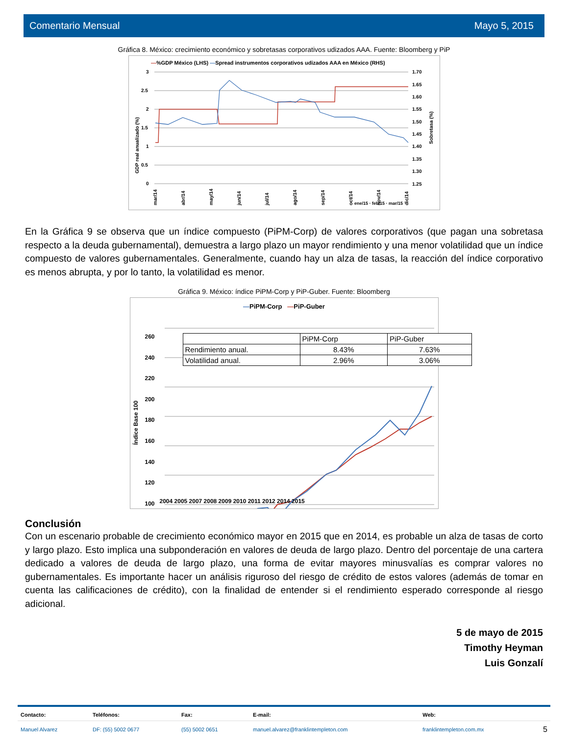Comentario Mensual Mayo 5, 2015
Gráfica 8. México: crecimiento económico y sobretasas corporativos udizados AAA. Fuente: Bloomberg y PiP
—%GDP México (LHS) —Spread instrumentos corporativos udizados AAA en México (RHS)
3
2.5
2
1.5
1
0.5
0
1.70
1.65
1.60
1.55
1.50
1.45
1.40
1.35
1.30
1.25
mar/14
abr/14
may/14
jun/14
jul/14
ago/14
sep/14
oct/14
nov/14
dic/14
x
GDP real anualizado (%)
Sobretasa (%)
ene/15 · feb/15 · mar/15
En la Gráfica 9 se observa que un índice compuesto (PiPM-Corp) de valores corporativos (que pagan una sobretasa respecto a la deuda gubernamental), demuestra a largo plazo un mayor rendimiento y una menor volatilidad que un índice compuesto de valores gubernamentales. Generalmente, cuando hay un alza de tasas, la reacción del índice corporativo es menos abrupta, y por lo tanto, la volatilidad es menor.
Gráfica 9. México: índice PiPM-Corp y PiP-Guber. Fuente: Bloomberg
—PiPM-Corp —PiP-Guber
| | PiPM-Corp | PiP-Guber |
| Rendimiento anual. | 8.43% | 7.63% |
| Volatilidad anual. | 2.96% | 3.06% |
260
240
220
200
180
160
140
120
100
2004 2005 2007 2008 2009 2010 2011 2012 2014 2015
Índice Base 100
Conclusión
Con un escenario probable de crecimiento económico mayor en 2015 que en 2014, es probable un alza de tasas de corto y largo plazo. Esto implica una subponderación en valores de deuda de largo plazo. Dentro del porcentaje de una cartera dedicado a valores de deuda de largo plazo, una forma de evitar mayores minusvalías es comprar valores no gubernamentales. Es importante hacer un análisis riguroso del riesgo de crédito de estos valores (además de tomar en cuenta las calificaciones de crédito), con la finalidad de entender si el rendimiento esperado corresponde al riesgo adicional.
5 de mayo de 2015
Timothy Heyman
Luis Gonzalí
| Contacto: | Teléfonos: | Fax: | E-mail: | Web: | |
| --- | --- | --- | --- | --- | --- |
| Manuel Alvarez | DF: (55) 5002 0677 | (55) 5002 0651 | manuel.alvarez@franklintempleton.com | franklintempleton.com.mx | 5 |